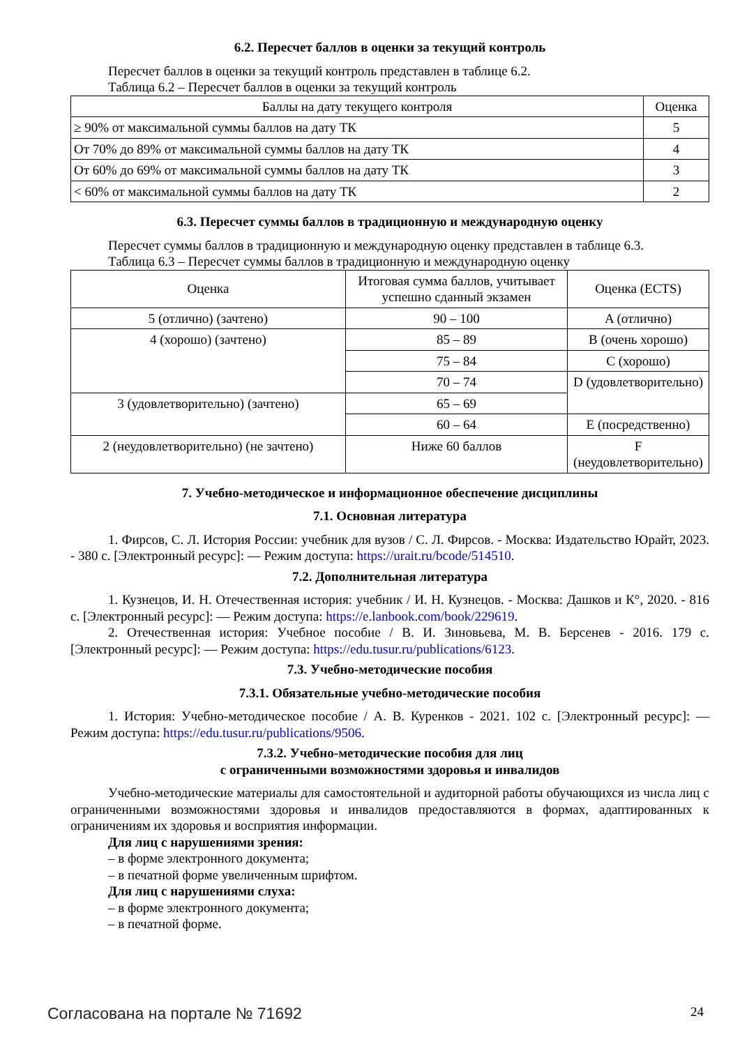6.2. Пересчет баллов в оценки за текущий контроль
Пересчет баллов в оценки за текущий контроль представлен в таблице 6.2.
Таблица 6.2 – Пересчет баллов в оценки за текущий контроль
| Баллы на дату текущего контроля | Оценка |
| --- | --- |
| ≥ 90% от максимальной суммы баллов на дату ТК | 5 |
| От 70% до 89% от максимальной суммы баллов на дату ТК | 4 |
| От 60% до 69% от максимальной суммы баллов на дату ТК | 3 |
| < 60% от максимальной суммы баллов на дату ТК | 2 |
6.3. Пересчет суммы баллов в традиционную и международную оценку
Пересчет суммы баллов в традиционную и международную оценку представлен в таблице 6.3.
Таблица 6.3 – Пересчет суммы баллов в традиционную и международную оценку
| Оценка | Итоговая сумма баллов, учитывает успешно сданный экзамен | Оценка (ECTS) |
| --- | --- | --- |
| 5 (отлично) (зачтено) | 90 – 100 | A (отлично) |
| 4 (хорошо) (зачтено) | 85 – 89 | B (очень хорошо) |
| | 75 – 84 | C (хорошо) |
| | 70 – 74 | D (удовлетворительно) |
| 3 (удовлетворительно) (зачтено) | 65 – 69 | |
| | 60 – 64 | E (посредственно) |
| 2 (неудовлетворительно) (не зачтено) | Ниже 60 баллов | F (неудовлетворительно) |
7. Учебно-методическое и информационное обеспечение дисциплины
7.1. Основная литература
1. Фирсов, С. Л. История России: учебник для вузов / С. Л. Фирсов. - Москва: Издательство Юрайт, 2023. - 380 с. [Электронный ресурс]: — Режим доступа: https://urait.ru/bcode/514510.
7.2. Дополнительная литература
1. Кузнецов, И. Н. Отечественная история: учебник / И. Н. Кузнецов. - Москва: Дашков и К°, 2020. - 816 с. [Электронный ресурс]: — Режим доступа: https://e.lanbook.com/book/229619.
2. Отечественная история: Учебное пособие / В. И. Зиновьева, М. В. Берсенев - 2016. 179 с. [Электронный ресурс]: — Режим доступа: https://edu.tusur.ru/publications/6123.
7.3. Учебно-методические пособия
7.3.1. Обязательные учебно-методические пособия
1. История: Учебно-методическое пособие / А. В. Куренков - 2021. 102 с. [Электронный ресурс]: — Режим доступа: https://edu.tusur.ru/publications/9506.
7.3.2. Учебно-методические пособия для лиц
с ограниченными возможностями здоровья и инвалидов
Учебно-методические материалы для самостоятельной и аудиторной работы обучающихся из числа лиц с ограниченными возможностями здоровья и инвалидов предоставляются в формах, адаптированных к ограничениям их здоровья и восприятия информации.
Для лиц с нарушениями зрения:
– в форме электронного документа;
– в печатной форме увеличенным шрифтом.
Для лиц с нарушениями слуха:
– в форме электронного документа;
– в печатной форме.
Согласована на портале № 71692 24